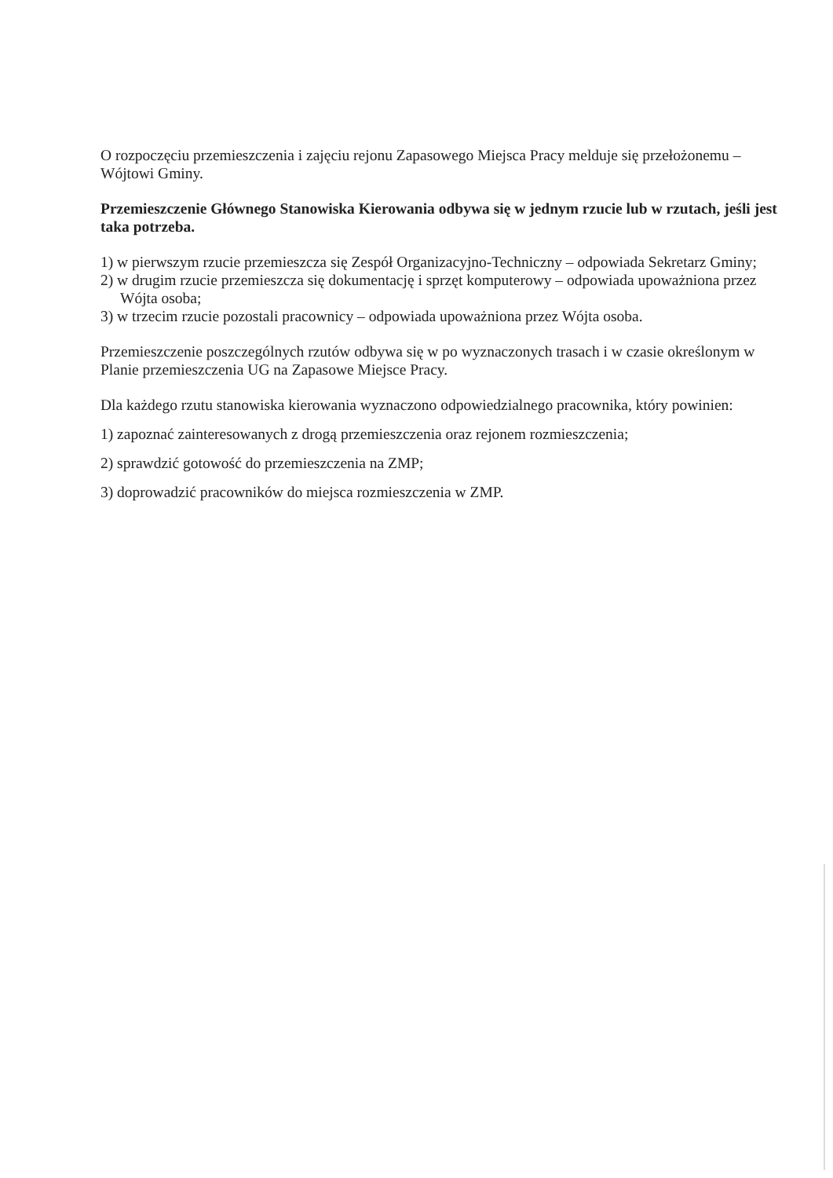O rozpoczęciu przemieszczenia i zajęciu rejonu Zapasowego Miejsca Pracy melduje się przełożonemu – Wójtowi Gminy.
Przemieszczenie Głównego Stanowiska Kierowania odbywa się w jednym rzucie lub w rzutach, jeśli jest taka potrzeba.
1) w pierwszym rzucie przemieszcza się Zespół Organizacyjno-Techniczny – odpowiada Sekretarz Gminy;
2) w drugim rzucie przemieszcza się dokumentację i sprzęt komputerowy – odpowiada upoważniona przez Wójta osoba;
3) w trzecim rzucie pozostali pracownicy – odpowiada upoważniona przez Wójta osoba.
Przemieszczenie poszczególnych rzutów odbywa się w po wyznaczonych trasach i w czasie określonym w Planie przemieszczenia UG na Zapasowe Miejsce Pracy.
Dla każdego rzutu stanowiska kierowania wyznaczono odpowiedzialnego pracownika, który powinien:
1) zapoznać zainteresowanych z drogą przemieszczenia oraz rejonem rozmieszczenia;
2) sprawdzić gotowość do przemieszczenia na ZMP;
3) doprowadzić pracowników do miejsca rozmieszczenia w ZMP.